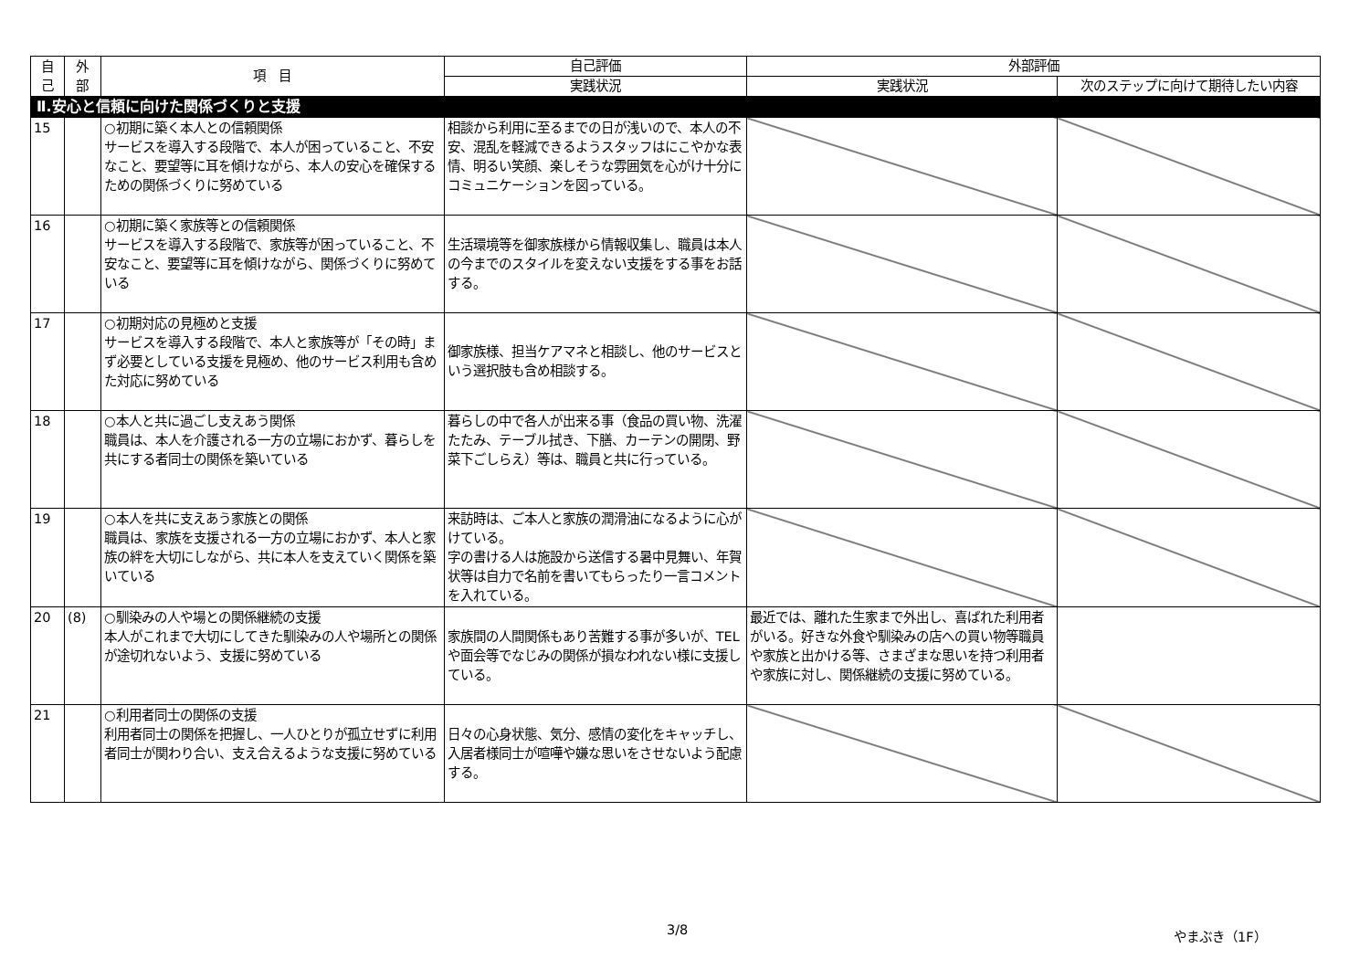| 自 己 | 外 部 | 項 目 | 自己評価 | 外部評価 | |
| --- | --- | --- | --- | --- | --- |
| | | | 実践状況 | 実践状況 | 次のステップに向けて期待したい内容 |
| Ⅱ.安心と信頼に向けた関係づくりと支援 | | | | | |
| 15 | | ○初期に築く本人との信頼関係 サービスを導入する段階で、本人が困っていること、不安なこと、要望等に耳を傾けながら、本人の安心を確保するための関係づくりに努めている | 相談から利用に至るまでの日が浅いので、本人の不安、混乱を軽減できるようスタッフはにこやかな表情、明るい笑顔、楽しそうな雰囲気を心がけ十分にコミュニケーションを図っている。 | | |
| 16 | | ○初期に築く家族等との信頼関係 サービスを導入する段階で、家族等が困っていること、不安なこと、要望等に耳を傾けながら、関係づくりに努めている | 生活環境等を御家族様から情報収集し、職員は本人の今までのスタイルを変えない支援をする事をお話する。 | | |
| 17 | | ○初期対応の見極めと支援 サービスを導入する段階で、本人と家族等が「その時」まず必要としている支援を見極め、他のサービス利用も含めた対応に努めている | 御家族様、担当ケアマネと相談し、他のサービスという選択肢も含め相談する。 | | |
| 18 | | ○本人と共に過ごし支えあう関係 職員は、本人を介護される一方の立場におかず、暮らしを共にする者同士の関係を築いている | 暮らしの中で各人が出来る事（食品の買い物、洗濯たたみ、テーブル拭き、下膳、カーテンの開閉、野菜下ごしらえ）等は、職員と共に行っている。 | | |
| 19 | | ○本人を共に支えあう家族との関係 職員は、家族を支援される一方の立場におかず、本人と家族の絆を大切にしながら、共に本人を支えていく関係を築いている | 来訪時は、ご本人と家族の潤滑油になるように心がけている。 字の書ける人は施設から送信する暑中見舞い、年賀状等は自力で名前を書いてもらったり一言コメントを入れている。 | | |
| 20 | (8) | ○馴染みの人や場との関係継続の支援 本人がこれまで大切にしてきた馴染みの人や場所との関係が途切れないよう、支援に努めている | 家族間の人間関係もあり苦難する事が多いが、TELや面会等でなじみの関係が損なわれない様に支援している。 | 最近では、離れた生家まで外出し、喜ばれた利用者がいる。好きな外食や馴染みの店への買い物等職員や家族と出かける等、さまざまな思いを持つ利用者や家族に対し、関係継続の支援に努めている。 | |
| 21 | | ○利用者同士の関係の支援 利用者同士の関係を把握し、一人ひとりが孤立せずに利用者同士が関わり合い、支え合えるような支援に努めている | 日々の心身状態、気分、感情の変化をキャッチし、入居者様同士が喧嘩や嫌な思いをさせないよう配慮する。 | | |
3/8 やまぶき（1F）